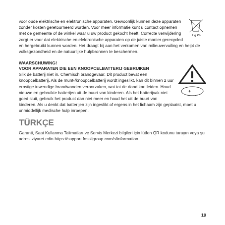Hg Pb
voor oude elektrische en elektronische apparaten. Gewoonlijk kunnen deze apparaten zonder kosten geretourneerd worden. Voor meer informatie kunt u contact opnemen met de gemeente of de winkel waar u uw product gekocht heeft. Correcte verwijdering zorgt er voor dat elektrische en elektronische apparaten op de juiste manier gerecycled en hergebruikt kunnen worden. Het draagt bij aan het verkomen van milieuvervuiling en helpt de volksgezondheid en de natuurlijke hulpbronnen te beschermen.
WAARSCHUWING!
VOOR APPARATEN DIE EEN KNOOPCELBATTERIJ GEBRUIKEN
+
Slik de batterij niet in. Chemisch brandgevaar. Dit product bevat een knoopcelbatterij. Als de munt-/knoopcelbatterij wordt ingeslikt, kan dit binnen 2 uur ernstige inwendige brandwonden veroorzaken, wat tot de dood kan leiden. Houd nieuwe en gebruikte batterijen uit de buurt van kinderen. Als het batterijvak niet goed sluit, gebruik het product dan niet meer en houd het uit de buurt van kinderen. Als u denkt dat batterijen zijn ingeslikt of ergens in het lichaam zijn geplaatst, moet u onmiddellijk medische hulp inroepen.
TÜRKÇE
Garanti, Saat Kullanma Talimatları ve Servis Merkezi bilgileri için lütfen QR kodunu tarayın veya şu adresi ziyaret edin https://support.fossilgroup.com/s/information
19